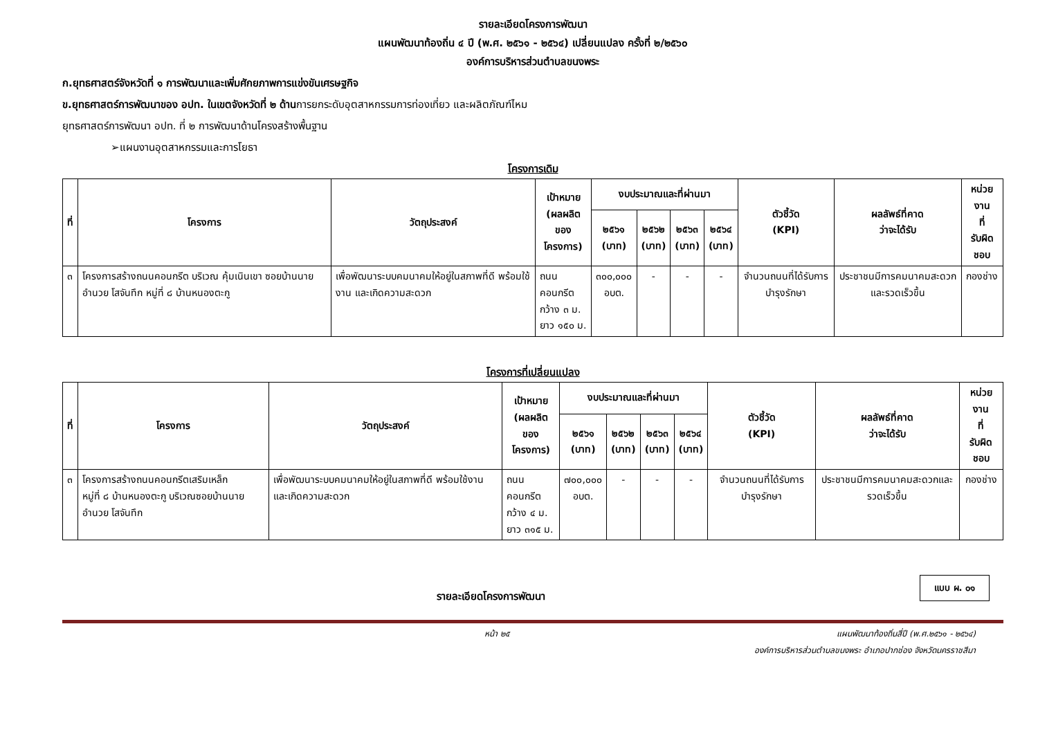รายละเอียดโครงการพัฒนา
แผนพัฒนาท้องถิ่น ๔ ปี (พ.ศ. ๒๕๖๑ - ๒๕๖๔) เปลี่ยนแปลง ครั้งที่ ๒/๒๕๖๐
องค์การบริหารส่วนตำบลขนงพระ
ก.ยุทธศาสตร์จังหวัดที่ ๑ การพัฒนาและเพิ่มศักยภาพการแข่งขันเศรษฐกิจ
ข.ยุทธศาสตร์การพัฒนาของ อปท. ในเขตจังหวัดที่ ๒ ด้านการยกระดับอุตสาหกรรมการท่องเที่ยว และผลิตภัณฑ์ไหม
ยุทธศาสตร์การพัฒนา อปท. ที่ ๒ การพัฒนาด้านโครงสร้างพื้นฐาน
➢แผนงานอุตสาหกรรมและการโยธา
โครงการเดิม
| ที่ | โครงการ | วัตถุประสงค์ | เป้าหมาย (ผลผลิตของ โครงการ) | งบประมาณและที่ผ่านมา | | | | ตัวชี้วัด (KPI) | ผลลัพธ์ที่คาด ว่าจะได้รับ | หน่วยงาน ที่ รับผิดชอบ |
| --- | --- | --- | --- | --- | --- | --- | --- | --- | --- | --- |
| | | | | ๒๕๖๑ (บาท) | ๒๕๖๒ (บาท) | ๒๕๖๓ (บาท) | ๒๕๖๔ (บาท) | | | |
| ๓ | โครงการสร้างถนนคอนกรีต บริเวณ คุ้มเนินเขา ซอยบ้านนายอำนวย โสจันทึก หมู่ที่ ๘ บ้านหนองตะกู | เพื่อพัฒนาระบบคมนาคมให้อยู่ในสภาพที่ดี พร้อมใช้งาน และเกิดความสะดวก | ถนนคอนกรีต กว้าง ๓ ม. ยาว ๑๕๐ ม. | ๓๐๐,๐๐๐ อบต. | - | - | - | จำนวนถนนที่ได้รับการบำรุงรักษา | ประชาชนมีการคมนาคมสะดวกและรวดเร็วขึ้น | กองช่าง |
โครงการที่เปลี่ยนแปลง
| ที่ | โครงการ | วัตถุประสงค์ | เป้าหมาย (ผลผลิตของ โครงการ) | งบประมาณและที่ผ่านมา | | | | ตัวชี้วัด (KPI) | ผลลัพธ์ที่คาด ว่าจะได้รับ | หน่วยงาน ที่ รับผิดชอบ |
| --- | --- | --- | --- | --- | --- | --- | --- | --- | --- | --- |
| | | | | ๒๕๖๑ (บาท) | ๒๕๖๒ (บาท) | ๒๕๖๓ (บาท) | ๒๕๖๔ (บาท) | | | |
| ๓ | โครงการสร้างถนนคอนกรีตเสริมเหล็ก หมู่ที่ ๘ บ้านหนองตะกู บริเวณซอยบ้านนายอำนวย โสจันทึก | เพื่อพัฒนาระบบคมนาคมให้อยู่ในสภาพที่ดี พร้อมใช้งาน และเกิดความสะดวก | ถนนคอนกรีต กว้าง ๔ ม. ยาว ๓๑๕ ม. | ๗๐๐,๐๐๐ อบต. | - | - | - | จำนวนถนนที่ได้รับการบำรุงรักษา | ประชาชนมีการคมนาคมสะดวกและรวดเร็วขึ้น | กองช่าง |
แบบ ผ. ๐๑
รายละเอียดโครงการพัฒนา
หน้า ๒๕ แผนพัฒนาท้องถิ่นสี่ปี (พ.ศ.๒๕๖๑ - ๒๕๖๔)
องค์การบริหารส่วนตำบลขนงพระ อำเภอปากช่อง จังหวัดนครราชสีมา